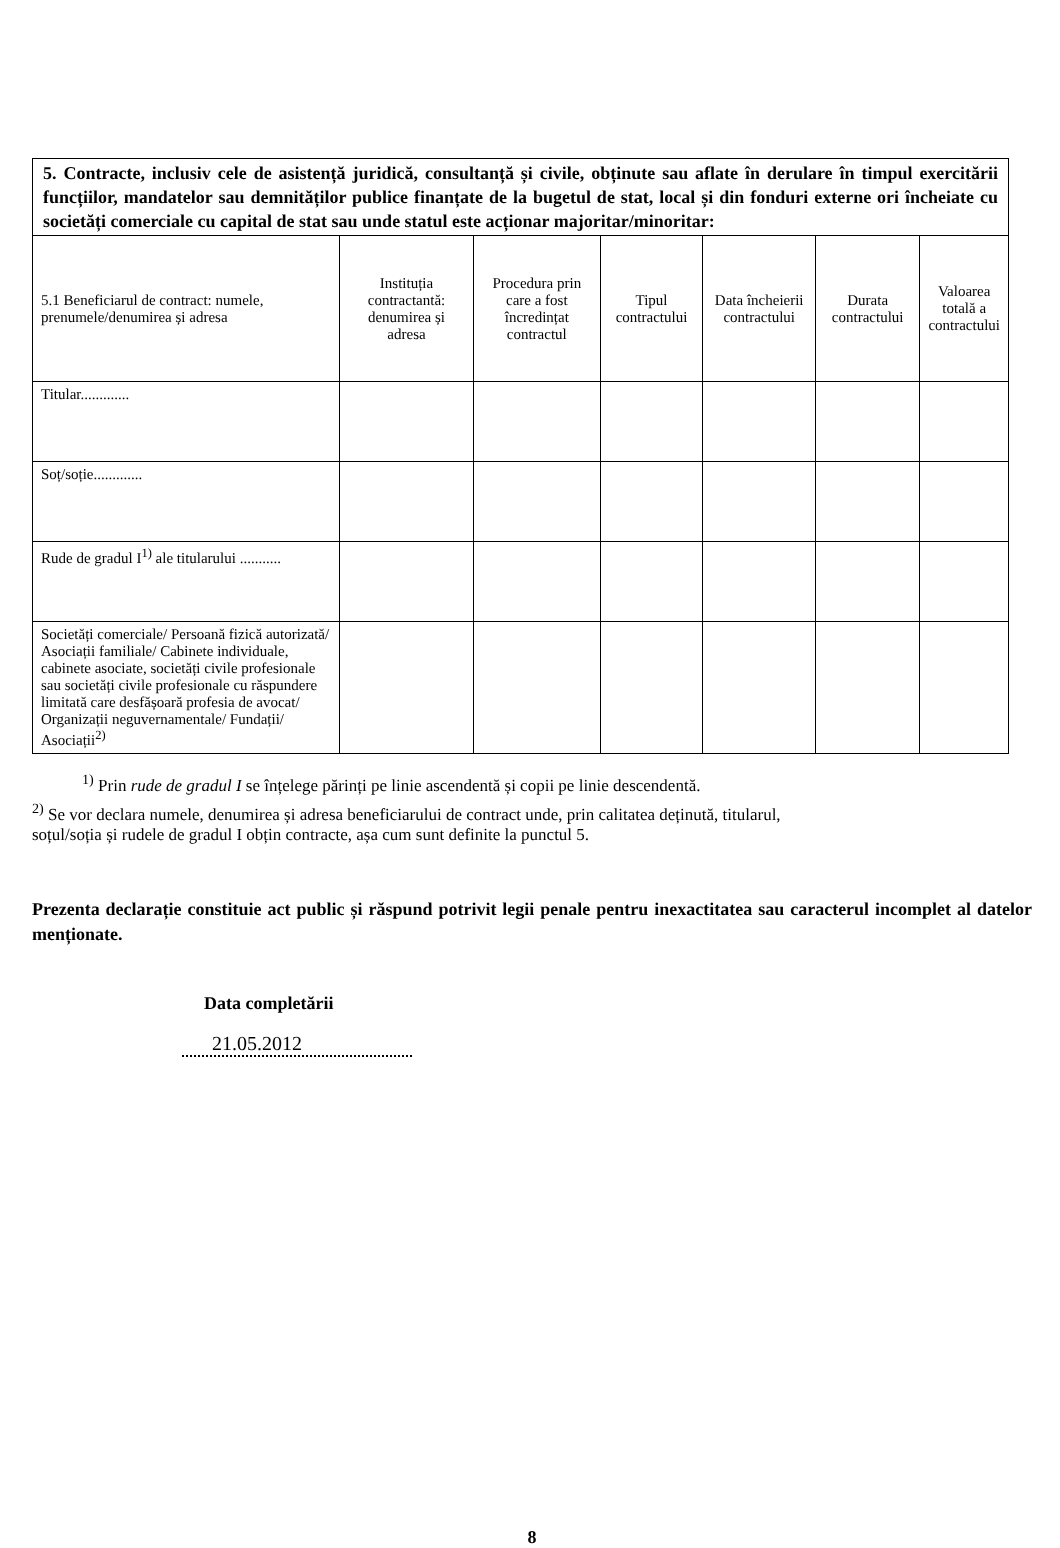| 5. Contracte, inclusiv cele de asistență juridică, consultanță și civile, obținute sau aflate în derulare în timpul exercitării funcțiilor, mandatelor sau demnităților publice finanțate de la bugetul de stat, local și din fonduri externe ori încheiate cu societăți comerciale cu capital de stat sau unde statul este acționar majoritar/minoritar: | | | | | | |
| 5.1 Beneficiarul de contract: numele, prenumele/denumirea și adresa | Instituția contractantă: denumirea și adresa | Procedura prin care a fost încredințat contractul | Tipul contractului | Data încheierii contractului | Durata contractului | Valoarea totală a contractului |
| Titular............. | | | | | | |
| Soț/soție............. | | | | | | |
| Rude de gradul I<sup>1)</sup> ale titularului ........... | | | | | | |
| Societăți comerciale/ Persoană fizică autorizată/ Asociații familiale/ Cabinete individuale, cabinete asociate, societăți civile profesionale sau societăți civile profesionale cu răspundere limitată care desfășoară profesia de avocat/ Organizații neguvernamentale/ Fundații/ Asociații<sup>2)</sup> | | | | | | |
<sup>1)</sup> Prin rude de gradul I se înțelege părinți pe linie ascendentă și copii pe linie descendentă.
<sup>2)</sup> Se vor declara numele, denumirea și adresa beneficiarului de contract unde, prin calitatea deținută, titularul,
soțul/soția și rudele de gradul I obțin contracte, așa cum sunt definite la punctul 5.
Prezenta declarație constituie act public și răspund potrivit legii penale pentru inexactitatea sau caracterul incomplet al datelor menționate.
Data completării
21.05.2012
8